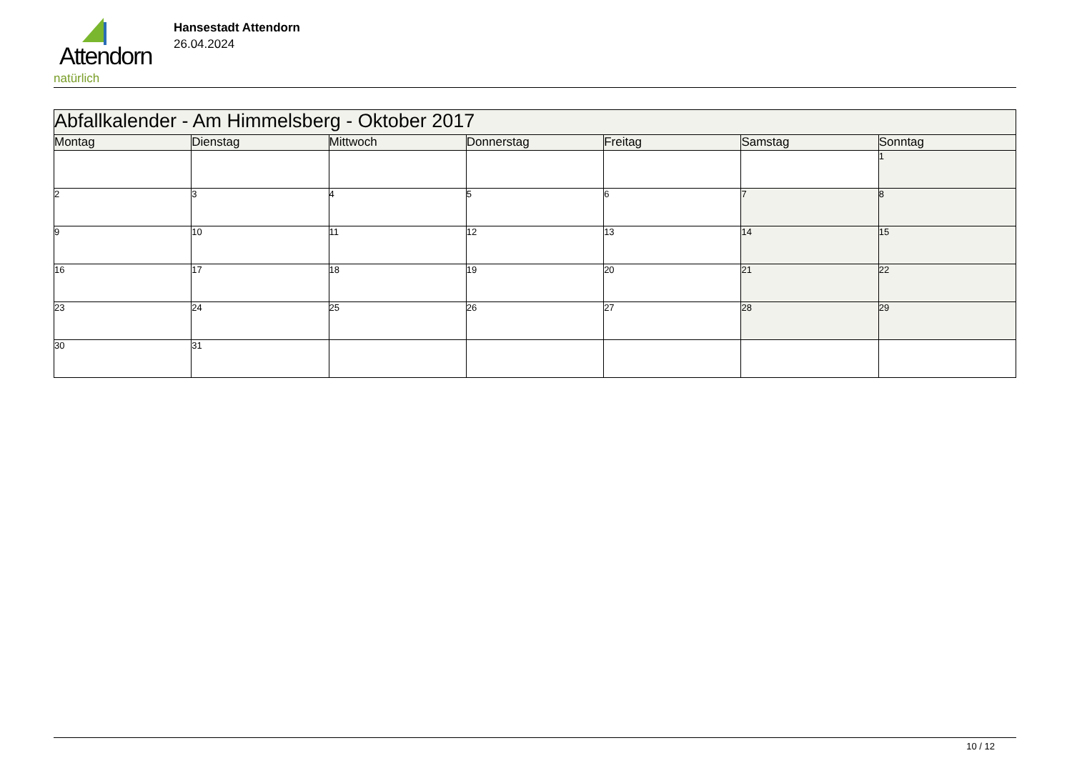Attendorn
natürlich
Hansestadt Attendorn
26.04.2024
| Abfallkalender - Am Himmelsberg - Oktober 2017 | | | | | | |
| Montag | Dienstag | Mittwoch | Donnerstag | Freitag | Samstag | Sonntag |
| | | | | | | 1 |
| 2 | 3 | 4 | 5 | 6 | 7 | 8 |
| 9 | 10 | 11 | 12 | 13 | 14 | 15 |
| 16 | 17 | 18 | 19 | 20 | 21 | 22 |
| 23 | 24 | 25 | 26 | 27 | 28 | 29 |
| 30 | 31 | | | | | |
10 / 12